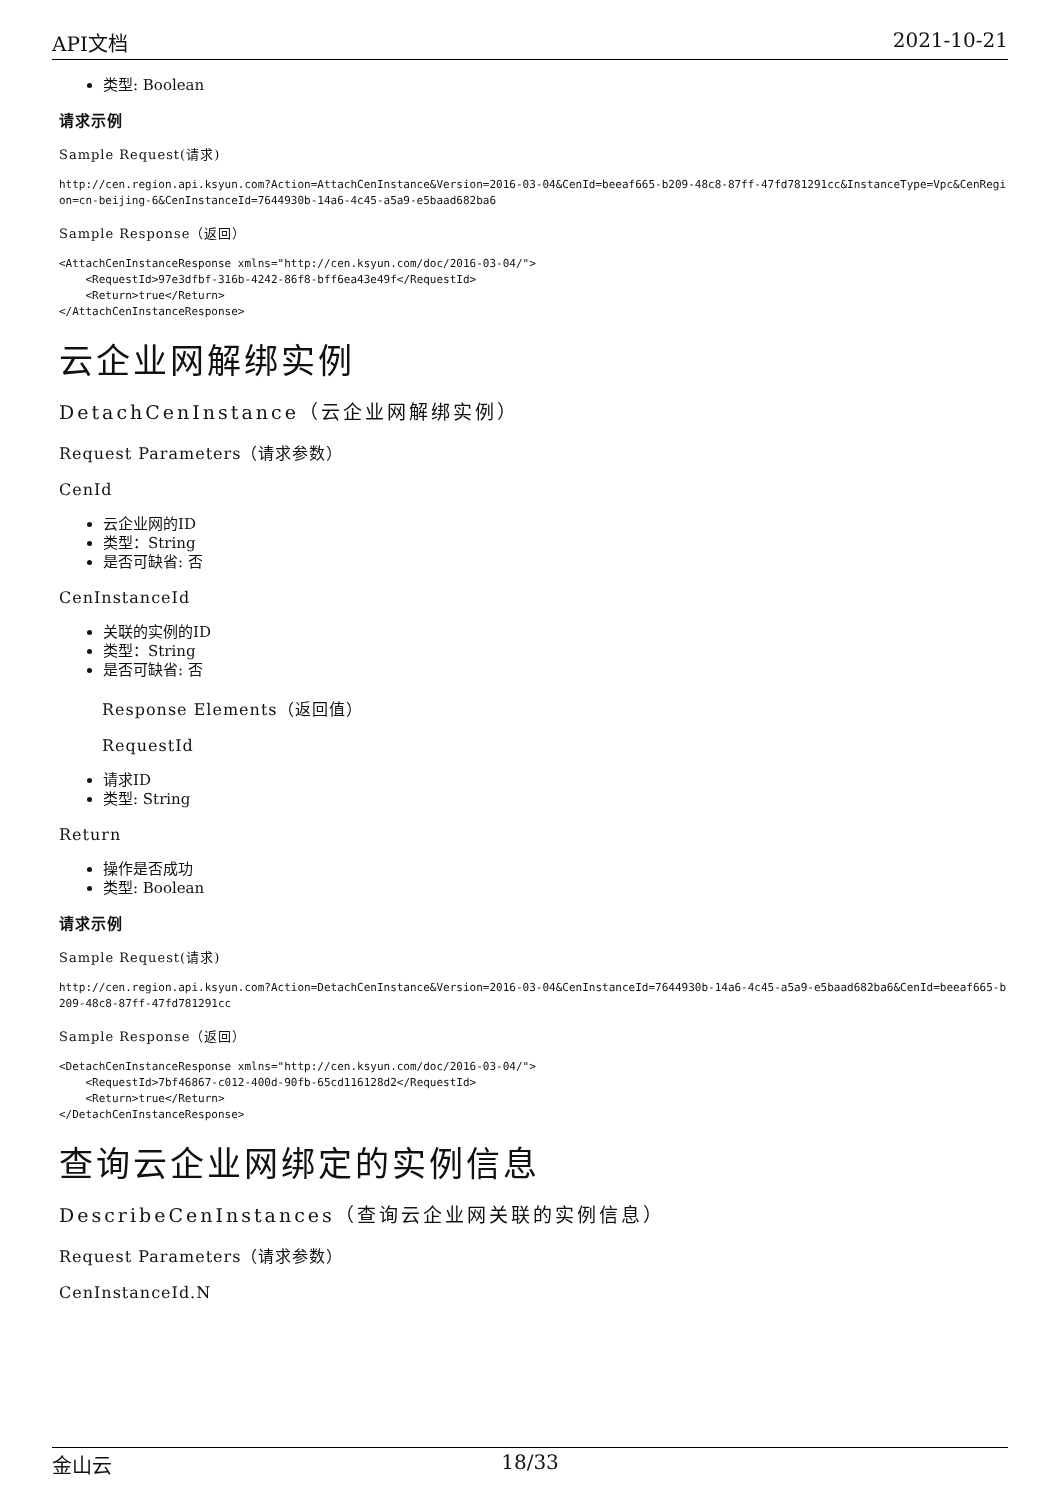API文档 2021-10-21
类型: Boolean
请求示例
Sample Request(请求)
http://cen.region.api.ksyun.com?Action=AttachCenInstance&Version=2016-03-04&CenId=beeaf665-b209-48c8-87ff-47fd781291cc&InstanceType=Vpc&CenRegion=cn-beijing-6&CenInstanceId=7644930b-14a6-4c45-a5a9-e5baad682ba6
Sample Response（返回）
<AttachCenInstanceResponse xmlns="http://cen.ksyun.com/doc/2016-03-04/">
    <RequestId>97e3dfbf-316b-4242-86f8-bff6ea43e49f</RequestId>
    <Return>true</Return>
</AttachCenInstanceResponse>
云企业网解绑实例
DetachCenInstance（云企业网解绑实例）
Request Parameters（请求参数）
CenId
云企业网的ID
类型：String
是否可缺省: 否
CenInstanceId
关联的实例的ID
类型：String
是否可缺省: 否
Response Elements（返回值）
RequestId
请求ID
类型: String
Return
操作是否成功
类型: Boolean
请求示例
Sample Request(请求)
http://cen.region.api.ksyun.com?Action=DetachCenInstance&Version=2016-03-04&CenInstanceId=7644930b-14a6-4c45-a5a9-e5baad682ba6&CenId=beeaf665-b209-48c8-87ff-47fd781291cc
Sample Response（返回）
<DetachCenInstanceResponse xmlns="http://cen.ksyun.com/doc/2016-03-04/">
    <RequestId>7bf46867-c012-400d-90fb-65cd116128d2</RequestId>
    <Return>true</Return>
</DetachCenInstanceResponse>
查询云企业网绑定的实例信息
DescribeCenInstances（查询云企业网关联的实例信息）
Request Parameters（请求参数）
CenInstanceId.N
金山云 18/33